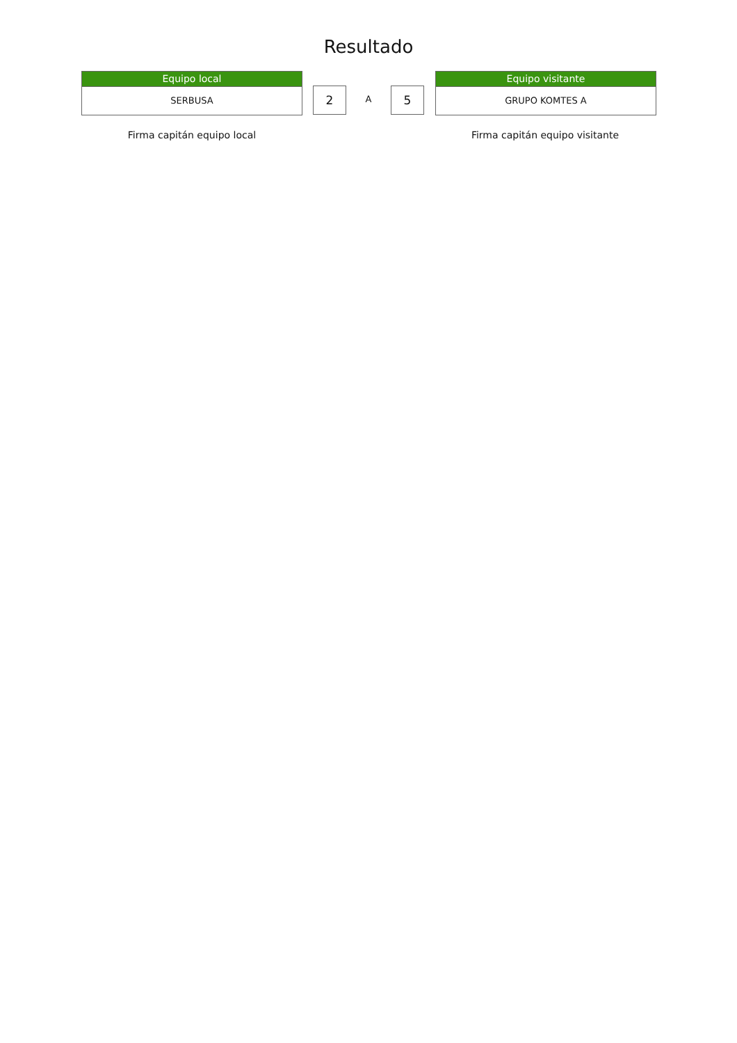Resultado
Equipo local
SERBUSA
2
A
5
Equipo visitante
GRUPO KOMTES A
Firma capitán equipo local Firma capitán equipo visitante